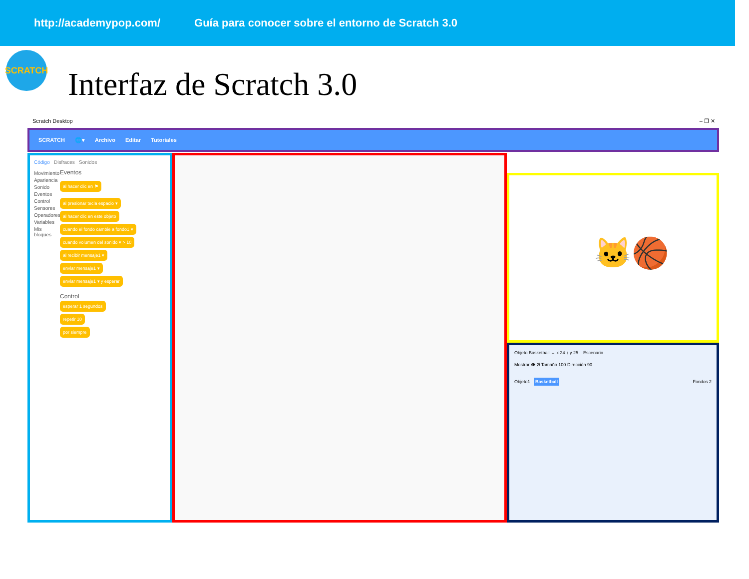http://academypop.com/ Guía para conocer sobre el entorno de Scratch 3.0
SCRATCH
Interfaz de Scratch 3.0
Scratch Desktop – ❐ ✕
SCRATCH 🌐▾ Archivo Editar Tutoriales
Código Disfraces Sonidos
Movimiento
Apariencia
Sonido
Eventos
Control
Sensores
Operadores
Variables
Mis bloques
Eventos
al hacer clic en ⚑
al presionar tecla espacio ▾
al hacer clic en este objeto
cuando el fondo cambie a fondo1 ▾
cuando volumen del sonido ▾ > 10
al recibir mensaje1 ▾
enviar mensaje1 ▾
enviar mensaje1 ▾ y esperar
Control
esperar 1 segundos
repetir 10
por siempre
🐱🏀
Objeto Basketball ↔ x 24 ↕ y 25 Escenario
Mostrar 👁 Ø Tamaño 100 Dirección 90
Objeto1 Basketball Fondos 2